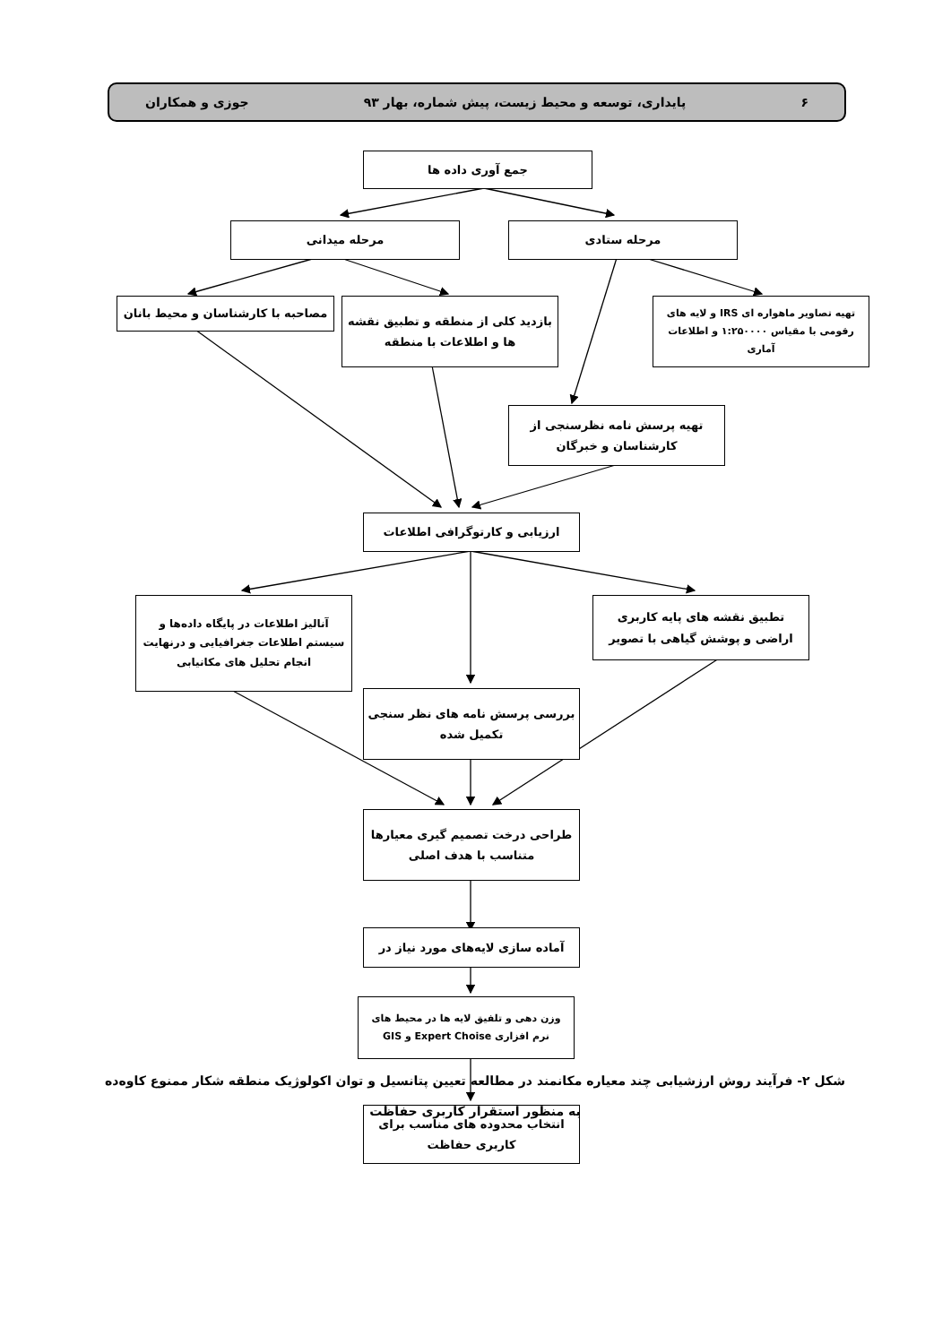۶ پایداری، توسعه و محیط زیست، پیش شماره، بهار ۹۳ جوزی و همکاران
جمع آوری داده ها
مرحله ستادی
مرحله میدانی
تهیه تصاویر ماهواره ای IRS و لایه های رقومی با مقیاس ۱:۲۵۰۰۰۰ و اطلاعات آماری
بازدید کلی از منطقه و تطبیق نقشه ها و اطلاعات با منطقه
مصاحبه با کارشناسان و محیط بانان
تهیه پرسش نامه نظرسنجی از کارشناسان و خبرگان
ارزیابی و کارتوگرافی اطلاعات
تطبیق نقشه های پایه کاربری اراضی و پوشش گیاهی با تصویر
آنالیز اطلاعات در پایگاه داده‌ها و سیستم اطلاعات جغرافیایی و درنهایت انجام تحلیل های مکانیابی
بررسی پرسش نامه های نظر سنجی تکمیل شده
طراحی درخت تصمیم گیری معیارها متناسب با هدف اصلی
آماده سازی لایه‌های مورد نیاز در
وزن دهی و تلفیق لایه ها در محیط های نرم افزاری Expert Choise و GIS
انتخاب محدوده های مناسب برای کاربری حفاظت
شکل ۲- فرآیند روش ارزشیابی چند معیاره مکانمند در مطالعه تعیین پتانسیل و توان اکولوژیک منطقه شکار ممنوع کاوه‌ده
به منظور استقرار کاربری حفاظت